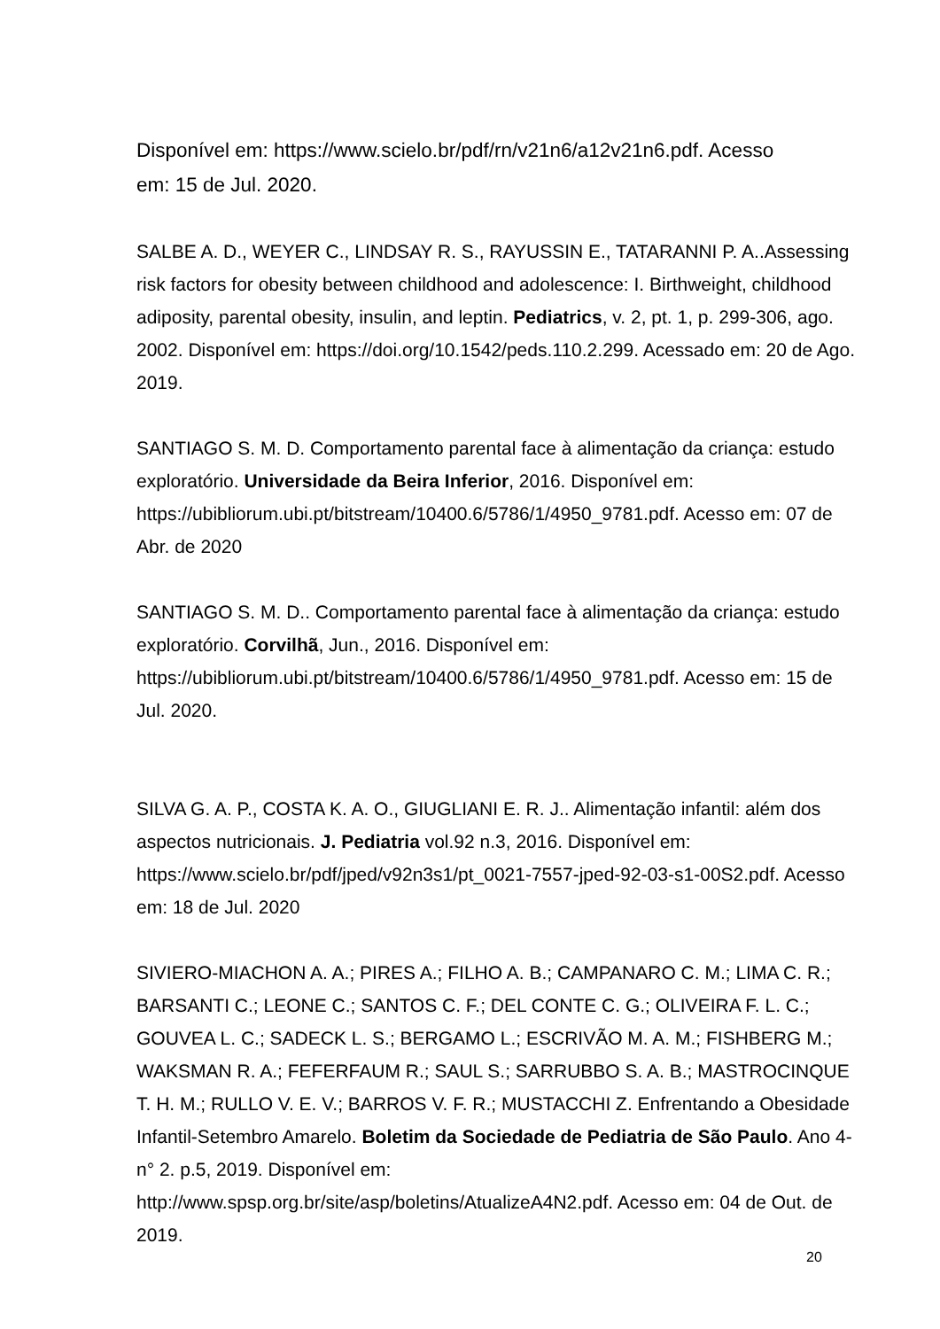Disponível em: https://www.scielo.br/pdf/rn/v21n6/a12v21n6.pdf. Acesso
em: 15 de Jul. 2020.
SALBE A. D., WEYER C., LINDSAY R. S., RAYUSSIN E., TATARANNI P. A..Assessing risk factors for obesity between childhood and adolescence: I. Birthweight, childhood adiposity, parental obesity, insulin, and leptin. Pediatrics, v. 2, pt. 1, p. 299-306, ago. 2002. Disponível em: https://doi.org/10.1542/peds.110.2.299. Acessado em: 20 de Ago. 2019.
SANTIAGO S. M. D. Comportamento parental face à alimentação da criança: estudo exploratório. Universidade da Beira Inferior, 2016. Disponível em: https://ubibliorum.ubi.pt/bitstream/10400.6/5786/1/4950_9781.pdf. Acesso em: 07 de Abr. de 2020
SANTIAGO S. M. D.. Comportamento parental face à alimentação da criança: estudo exploratório. Corvilhã, Jun., 2016. Disponível em: https://ubibliorum.ubi.pt/bitstream/10400.6/5786/1/4950_9781.pdf. Acesso em: 15 de Jul. 2020.
SILVA G. A. P., COSTA K. A. O., GIUGLIANI E. R. J.. Alimentação infantil: além dos aspectos nutricionais. J. Pediatria vol.92 n.3, 2016. Disponível em: https://www.scielo.br/pdf/jped/v92n3s1/pt_0021-7557-jped-92-03-s1-00S2.pdf. Acesso em: 18 de Jul. 2020
SIVIERO-MIACHON A. A.; PIRES A.; FILHO A. B.; CAMPANARO C. M.; LIMA C. R.; BARSANTI C.; LEONE C.; SANTOS C. F.; DEL CONTE C. G.; OLIVEIRA F. L. C.; GOUVEA L. C.; SADECK L. S.; BERGAMO L.; ESCRIVÃO M. A. M.; FISHBERG M.; WAKSMAN R. A.; FEFERFAUM R.; SAUL S.; SARRUBBO S. A. B.; MASTROCINQUE T. H. M.; RULLO V. E. V.; BARROS V. F. R.; MUSTACCHI Z. Enfrentando a Obesidade Infantil-Setembro Amarelo. Boletim da Sociedade de Pediatria de São Paulo. Ano 4-n° 2. p.5, 2019. Disponível em: http://www.spsp.org.br/site/asp/boletins/AtualizeA4N2.pdf. Acesso em: 04 de Out. de 2019.
20